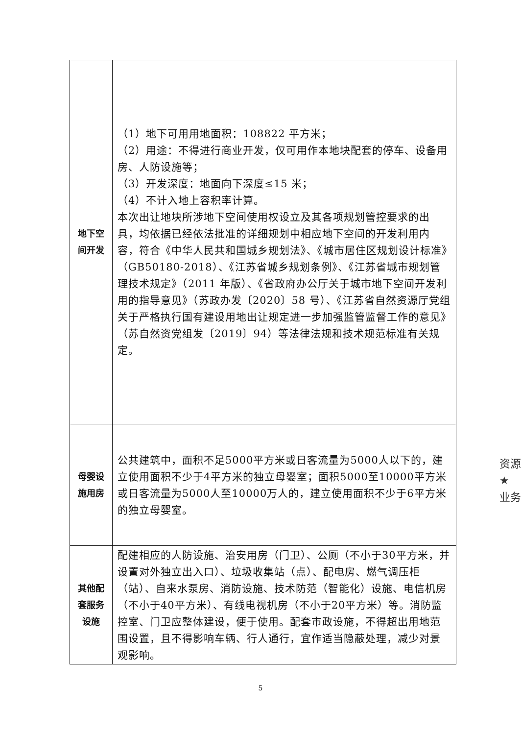| 地下空 间开发 | （1）地下可用用地面积：108822 平方米； （2）用途：不得进行商业开发，仅可用作本地块配套的停车、设备用房、人防设施等； （3）开发深度：地面向下深度≤15 米； （4）不计入地上容积率计算。 本次出让地块所涉地下空间使用权设立及其各项规划管控要求的出具，均依据已经依法批准的详细规划中相应地下空间的开发利用内容，符合《中华人民共和国城乡规划法》、《城市居住区规划设计标准》（GB50180-2018）、《江苏省城乡规划条例》、《江苏省城市规划管理技术规定》（2011 年版）、《省政府办公厅关于城市地下空间开发利用的指导意见》（苏政办发〔2020〕58 号）、《江苏省自然资源厅党组关于严格执行国有建设用地出让规定进一步加强监管监督工作的意见》（苏自然资党组发〔2019〕94）等法律法规和技术规范标准有关规定。 |
| 母婴设 施用房 | 公共建筑中，面积不足5000平方米或日客流量为5000人以下的，建立使用面积不少于4平方米的独立母婴室；面积5000至10000平方米或日客流量为5000人至10000万人的，建立使用面积不少于6平方米的独立母婴室。 |
| 其他配 套服务 设施 | 配建相应的人防设施、治安用房（门卫）、公厕（不小于30平方米，并设置对外独立出入口）、垃圾收集站（点）、配电房、燃气调压柜（站）、自来水泵房、消防设施、技术防范（智能化）设施、电信机房（不小于40平方米）、有线电视机房（不小于20平方米）等。消防监控室、门卫应整体建设，便于使用。配套市政设施，不得超出用地范围设置，且不得影响车辆、行人通行，宜作适当隐蔽处理，减少对景观影响。 |
5
资源
★
业务